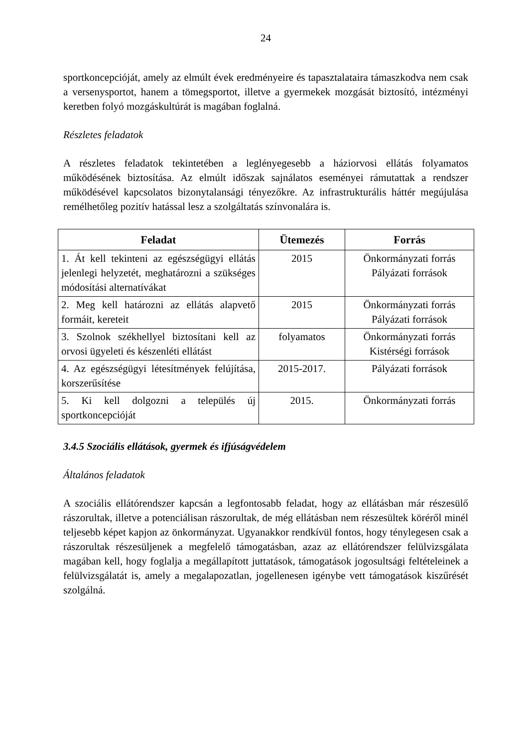24
sportkoncepcióját, amely az elmúlt évek eredményeire és tapasztalataira támaszkodva nem csak a versenysportot, hanem a tömegsportot, illetve a gyermekek mozgását biztosító, intézményi keretben folyó mozgáskultúrát is magában foglalná.
Részletes feladatok
A részletes feladatok tekintetében a leglényegesebb a háziorvosi ellátás folyamatos működésének biztosítása. Az elmúlt időszak sajnálatos eseményei rámutattak a rendszer működésével kapcsolatos bizonytalansági tényezőkre. Az infrastrukturális háttér megújulása remélhetőleg pozitív hatással lesz a szolgáltatás színvonalára is.
| Feladat | Ütemezés | Forrás |
| --- | --- | --- |
| 1. Át kell tekinteni az egészségügyi ellátás jelenlegi helyzetét, meghatározni a szükséges módosítási alternatívákat | 2015 | Önkormányzati forrás Pályázati források |
| 2. Meg kell határozni az ellátás alapvető formáit, kereteit | 2015 | Önkormányzati forrás Pályázati források |
| 3. Szolnok székhellyel biztosítani kell az orvosi ügyeleti és készenléti ellátást | folyamatos | Önkormányzati forrás Kistérségi források |
| 4. Az egészségügyi létesítmények felújítása, korszerűsítése | 2015-2017. | Pályázati források |
| 5. Ki kell dolgozni a település új sportkoncepcióját | 2015. | Önkormányzati forrás |
3.4.5 Szociális ellátások, gyermek és ifjúságvédelem
Általános feladatok
A szociális ellátórendszer kapcsán a legfontosabb feladat, hogy az ellátásban már részesülő rászorultak, illetve a potenciálisan rászorultak, de még ellátásban nem részesültek köréről minél teljesebb képet kapjon az önkormányzat. Ugyanakkor rendkívül fontos, hogy ténylegesen csak a rászorultak részesüljenek a megfelelő támogatásban, azaz az ellátórendszer felülvizsgálata magában kell, hogy foglalja a megállapított juttatások, támogatások jogosultsági feltételeinek a felülvizsgálatát is, amely a megalapozatlan, jogellenesen igénybe vett támogatások kiszűrését szolgálná.